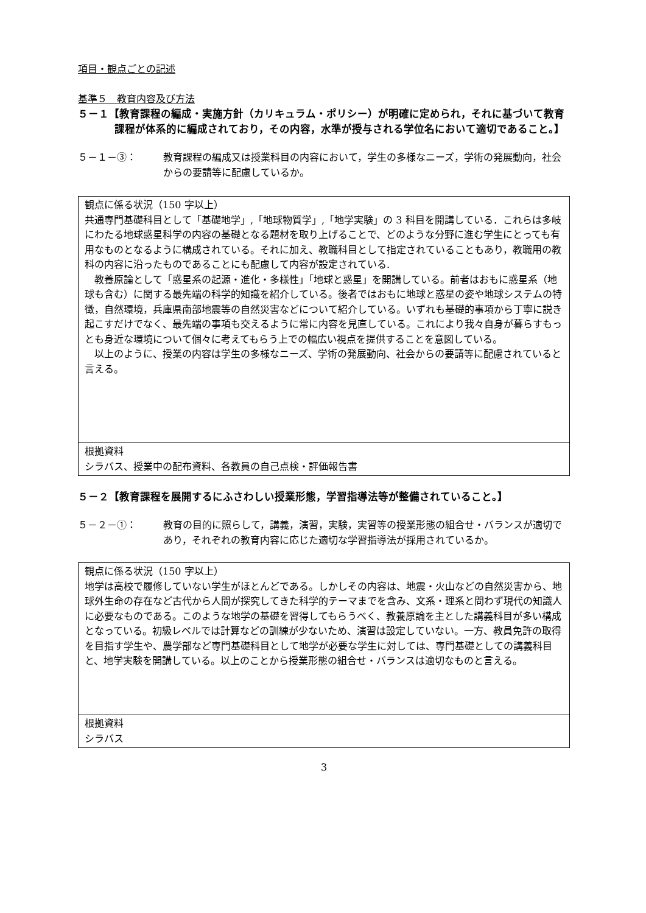項目・観点ごとの記述
基準５　教育内容及び方法
５－１【教育課程の編成・実施方針（カリキュラム・ポリシー）が明確に定められ，それに基づいて教育課程が体系的に編成されており，その内容，水準が授与される学位名において適切であること。】
５－１－③： 教育課程の編成又は授業科目の内容において，学生の多様なニーズ，学術の発展動向，社会からの要請等に配慮しているか。
| 観点に係る状況（150 字以上） 共通専門基礎科目として「基礎地学」,「地球物質学」,「地学実験」の 3 科目を開講している．これらは多岐にわたる地球惑星科学の内容の基礎となる題材を取り上げることで、どのような分野に進む学生にとっても有用なものとなるように構成されている。それに加え、教職科目として指定されていることもあり，教職用の教科の内容に沿ったものであることにも配慮して内容が設定されている. 教養原論として「惑星系の起源・進化・多様性」「地球と惑星」を開講している。前者はおもに惑星系（地球も含む）に関する最先端の科学的知識を紹介している。後者ではおもに地球と惑星の姿や地球システムの特徴，自然環境，兵庫県南部地震等の自然災害などについて紹介している。いずれも基礎的事項から丁寧に説き起こすだけでなく、最先端の事項も交えるように常に内容を見直している。これにより我々自身が暮らすもっとも身近な環境について個々に考えてもらう上での幅広い視点を提供することを意図している。 以上のように、授業の内容は学生の多様なニーズ、学術の発展動向、社会からの要請等に配慮されていると言える。 |
| 根拠資料 シラバス、授業中の配布資料、各教員の自己点検・評価報告書 |
５－２【教育課程を展開するにふさわしい授業形態，学習指導法等が整備されていること。】
５－２－①： 教育の目的に照らして，講義，演習，実験，実習等の授業形態の組合せ・バランスが適切であり，それぞれの教育内容に応じた適切な学習指導法が採用されているか。
| 観点に係る状況（150 字以上） 地学は高校で履修していない学生がほとんどである。しかしその内容は、地震・火山などの自然災害から、地球外生命の存在など古代から人間が探究してきた科学的テーマまでを含み、文系・理系と問わず現代の知識人に必要なものである。このような地学の基礎を習得してもらうべく、教養原論を主とした講義科目が多い構成となっている。初級レベルでは計算などの訓練が少ないため、演習は設定していない。一方、教員免許の取得を目指す学生や、農学部など専門基礎科目として地学が必要な学生に対しては、専門基礎としての講義科目と、地学実験を開講している。以上のことから授業形態の組合せ・バランスは適切なものと言える。 |
| 根拠資料 シラバス |
3